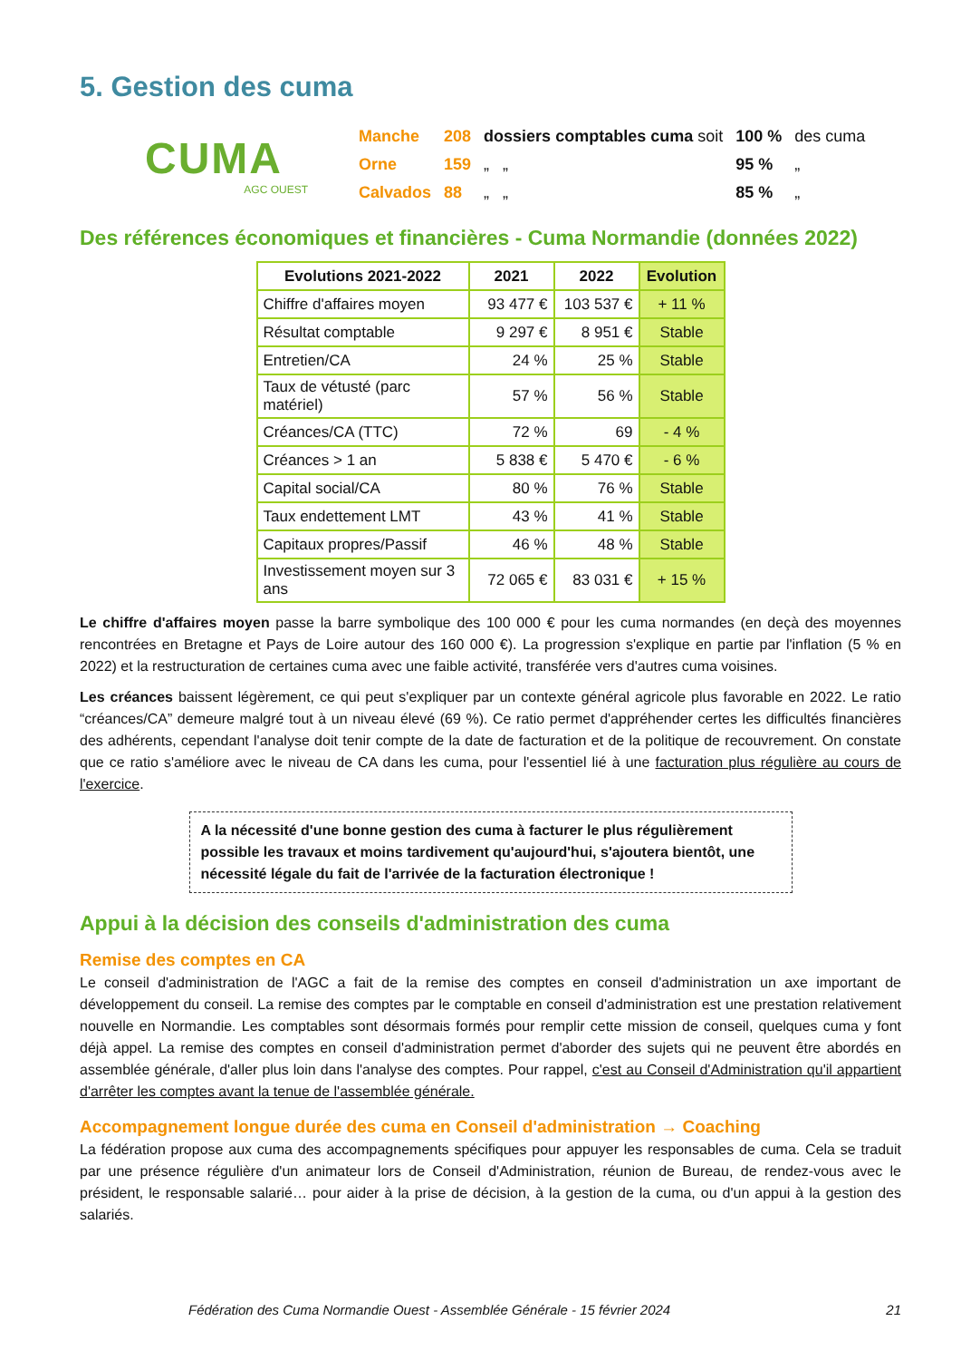5. Gestion des cuma
CUMA
AGC OUEST
| Manche | 208 | dossiers comptables cuma soit | 100 % | des cuma |
| Orne | 159 | „ „ | 95 % | „ |
| Calvados | 88 | „ „ | 85 % | „ |
Des références économiques et financières - Cuma Normandie (données 2022)
| Evolutions 2021-2022 | 2021 | 2022 | Evolution |
| --- | --- | --- | --- |
| Chiffre d'affaires moyen | 93 477 € | 103 537 € | + 11 % |
| Résultat comptable | 9 297 € | 8 951 € | Stable |
| Entretien/CA | 24 % | 25 % | Stable |
| Taux de vétusté (parc matériel) | 57 % | 56 % | Stable |
| Créances/CA (TTC) | 72 % | 69 | - 4 % |
| Créances > 1 an | 5 838 € | 5 470 € | - 6 % |
| Capital social/CA | 80 % | 76 % | Stable |
| Taux endettement LMT | 43 % | 41 % | Stable |
| Capitaux propres/Passif | 46 % | 48 % | Stable |
| Investissement moyen sur 3 ans | 72 065 € | 83 031 € | + 15 % |
Le chiffre d'affaires moyen passe la barre symbolique des 100 000 € pour les cuma normandes (en deçà des moyennes rencontrées en Bretagne et Pays de Loire autour des 160 000 €). La progression s'explique en partie par l'inflation (5 % en 2022) et la restructuration de certaines cuma avec une faible activité, transférée vers d'autres cuma voisines.
Les créances baissent légèrement, ce qui peut s'expliquer par un contexte général agricole plus favorable en 2022. Le ratio “créances/CA” demeure malgré tout à un niveau élevé (69 %). Ce ratio permet d'appréhender certes les difficultés financières des adhérents, cependant l'analyse doit tenir compte de la date de facturation et de la politique de recouvrement. On constate que ce ratio s'améliore avec le niveau de CA dans les cuma, pour l'essentiel lié à une facturation plus régulière au cours de l'exercice.
A la nécessité d'une bonne gestion des cuma à facturer le plus régulièrement possible les travaux et moins tardivement qu'aujourd'hui, s'ajoutera bientôt, une nécessité légale du fait de l'arrivée de la facturation électronique !
Appui à la décision des conseils d'administration des cuma
Remise des comptes en CA
Le conseil d'administration de l'AGC a fait de la remise des comptes en conseil d'administration un axe important de développement du conseil. La remise des comptes par le comptable en conseil d'administration est une prestation relativement nouvelle en Normandie. Les comptables sont désormais formés pour remplir cette mission de conseil, quelques cuma y font déjà appel. La remise des comptes en conseil d'administration permet d'aborder des sujets qui ne peuvent être abordés en assemblée générale, d'aller plus loin dans l'analyse des comptes. Pour rappel, c'est au Conseil d'Administration qu'il appartient d'arrêter les comptes avant la tenue de l'assemblée générale.
Accompagnement longue durée des cuma en Conseil d'administration → Coaching
La fédération propose aux cuma des accompagnements spécifiques pour appuyer les responsables de cuma. Cela se traduit par une présence régulière d'un animateur lors de Conseil d'Administration, réunion de Bureau, de rendez-vous avec le président, le responsable salarié… pour aider à la prise de décision, à la gestion de la cuma, ou d'un appui à la gestion des salariés.
Fédération des Cuma Normandie Ouest - Assemblée Générale - 15 février 2024 21